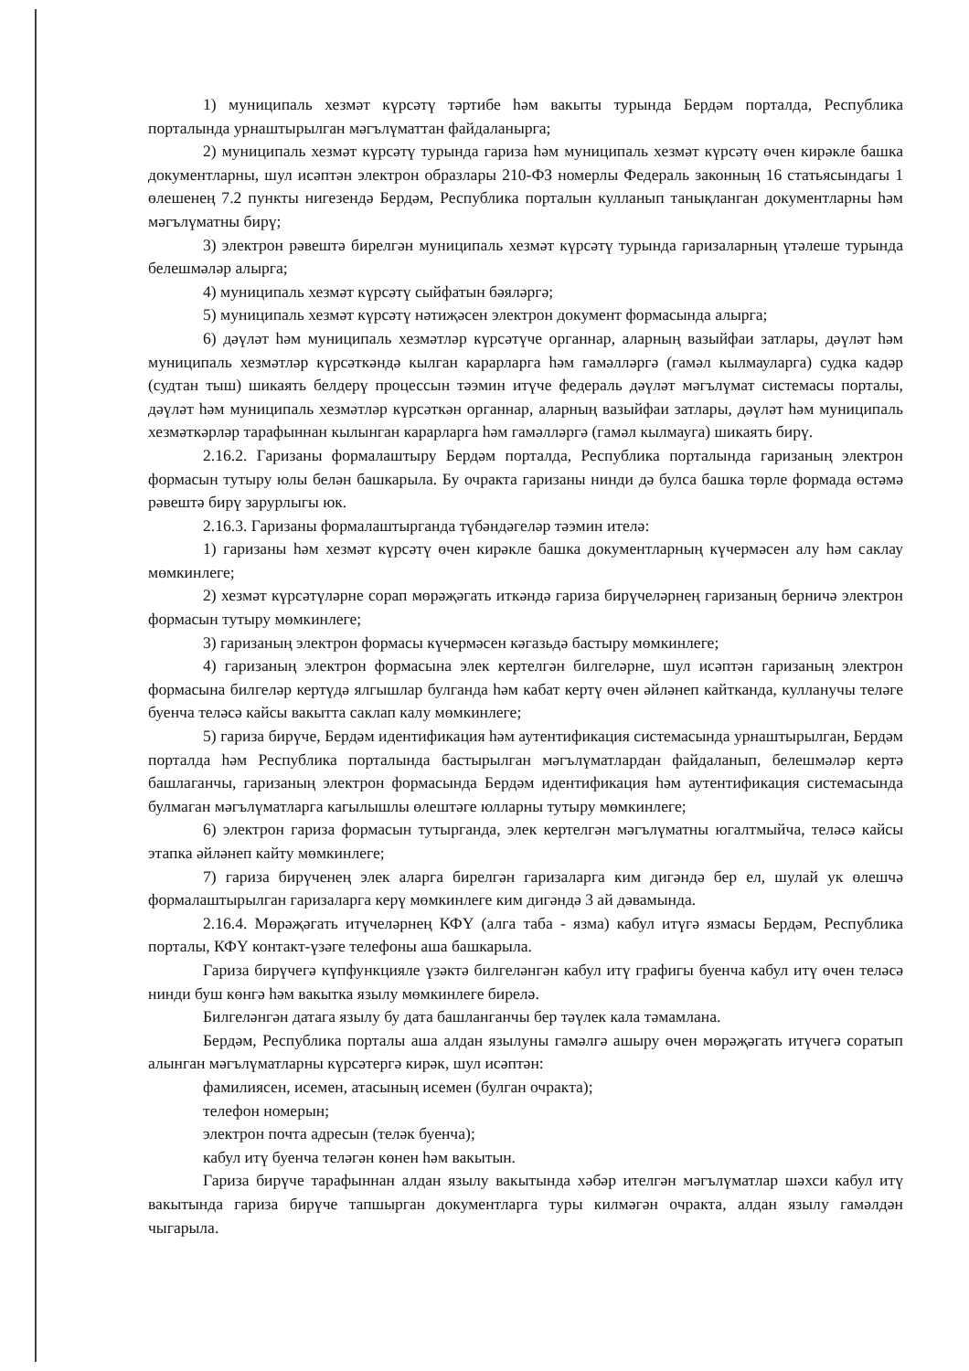1) муниципаль хезмәт күрсәтү тәртибе һәм вакыты турында Бердәм порталда, Республика порталында урнаштырылган мәгълүматтан файдаланырга;
2) муниципаль хезмәт күрсәтү турында гариза һәм муниципаль хезмәт күрсәтү өчен кирәкле башка документларны, шул исәптән электрон образлары 210-ФЗ номерлы Федераль законның 16 статьясындагы 1 өлешенең 7.2 пункты нигезендә Бердәм, Республика порталын кулланып танықланган документларны һәм мәгълүматны бирү;
3) электрон рәвештә бирелгән муниципаль хезмәт күрсәтү турында гаризаларның үтәлеше турында белешмәләр алырга;
4) муниципаль хезмәт күрсәтү сыйфатын бәяләргә;
5) муниципаль хезмәт күрсәтү нәтиҗәсен электрон документ формасында алырга;
6) дәүләт һәм муниципаль хезмәтләр күрсәтүче органнар, аларның вазыйфаи затлары, дәүләт һәм муниципаль хезмәтләр күрсәткәндә кылган карарларга һәм гамәлләргә (гамәл кылмауларга) судка кадәр (судтан тыш) шикаять белдерү процессын тәэмин итүче федераль дәүләт мәгълүмат системасы порталы, дәүләт һәм муниципаль хезмәтләр күрсәткән органнар, аларның вазыйфаи затлары, дәүләт һәм муниципаль хезмәткәрләр тарафыннан кылынган карарларга һәм гамәлләргә (гамәл кылмауга) шикаять бирү.
2.16.2. Гаризаны формалаштыру Бердәм порталда, Республика порталында гаризаның электрон формасын тутыру юлы белән башкарыла. Бу очракта гаризаны нинди дә булса башка төрле формада өстәмә рәвештә бирү зарурлыгы юк.
2.16.3. Гаризаны формалаштырганда түбәндәгеләр тәэмин ителә:
1) гаризаны һәм хезмәт күрсәтү өчен кирәкле башка документларның күчермәсен алу һәм саклау мөмкинлеге;
2) хезмәт күрсәтүләрне сорап мөрәҗәгать иткәндә гариза бирүчеләрнең гаризаның берничә электрон формасын тутыру мөмкинлеге;
3) гаризаның электрон формасы күчермәсен кәгазьдә бастыру мөмкинлеге;
4) гаризаның электрон формасына элек кертелгән билгеләрне, шул исәптән гаризаның электрон формасына билгеләр кертүдә ялгышлар булганда һәм кабат кертү өчен әйләнеп кайтканда, кулланучы теләге буенча теләсә кайсы вакытта саклап калу мөмкинлеге;
5) гариза бирүче, Бердәм идентификация һәм аутентификация системасында урнаштырылган, Бердәм порталда һәм Республика порталында бастырылган мәгълүматлардан файдаланып, белешмәләр кертә башлаганчы, гаризаның электрон формасында Бердәм идентификация һәм аутентификация системасында булмаган мәгълүматларга кагылышлы өлештәге юлларны тутыру мөмкинлеге;
6) электрон гариза формасын тутырганда, элек кертелгән мәгълүматны югалтмыйча, теләсә кайсы этапка әйләнеп кайту мөмкинлеге;
7) гариза бирүченең элек аларга бирелгән гаризаларга ким дигәндә бер ел, шулай ук өлешчә формалаштырылган гаризаларга керү мөмкинлеге ким дигәндә 3 ай дәвамында.
2.16.4. Мөрәҗәгать итүчеләрнең КФҮ (алга таба - язма) кабул итүгә язмасы Бердәм, Республика порталы, КФҮ контакт-үзәге телефоны аша башкарыла.
Гариза бирүчегә күпфункцияле үзәктә билгеләнгән кабул итү графигы буенча кабул итү өчен теләсә нинди буш көнгә һәм вакытка язылу мөмкинлеге бирелә.
Билгеләнгән датага язылу бу дата башланганчы бер тәүлек кала тәмамлана.
Бердәм, Республика порталы аша алдан язылуны гамәлгә ашыру өчен мөрәҗәгать итүчегә соратып алынган мәгълүматларны күрсәтергә кирәк, шул исәптән:
фамилиясен, исемен, атасының исемен (булган очракта);
телефон номерын;
электрон почта адресын (теләк буенча);
кабул итү буенча теләгән көнен һәм вакытын.
Гариза бирүче тарафыннан алдан язылу вакытында хәбәр ителгән мәгълүматлар шәхси кабул итү вакытында гариза бирүче тапшырган документларга туры килмәгән очракта, алдан язылу гамәлдән чыгарыла.